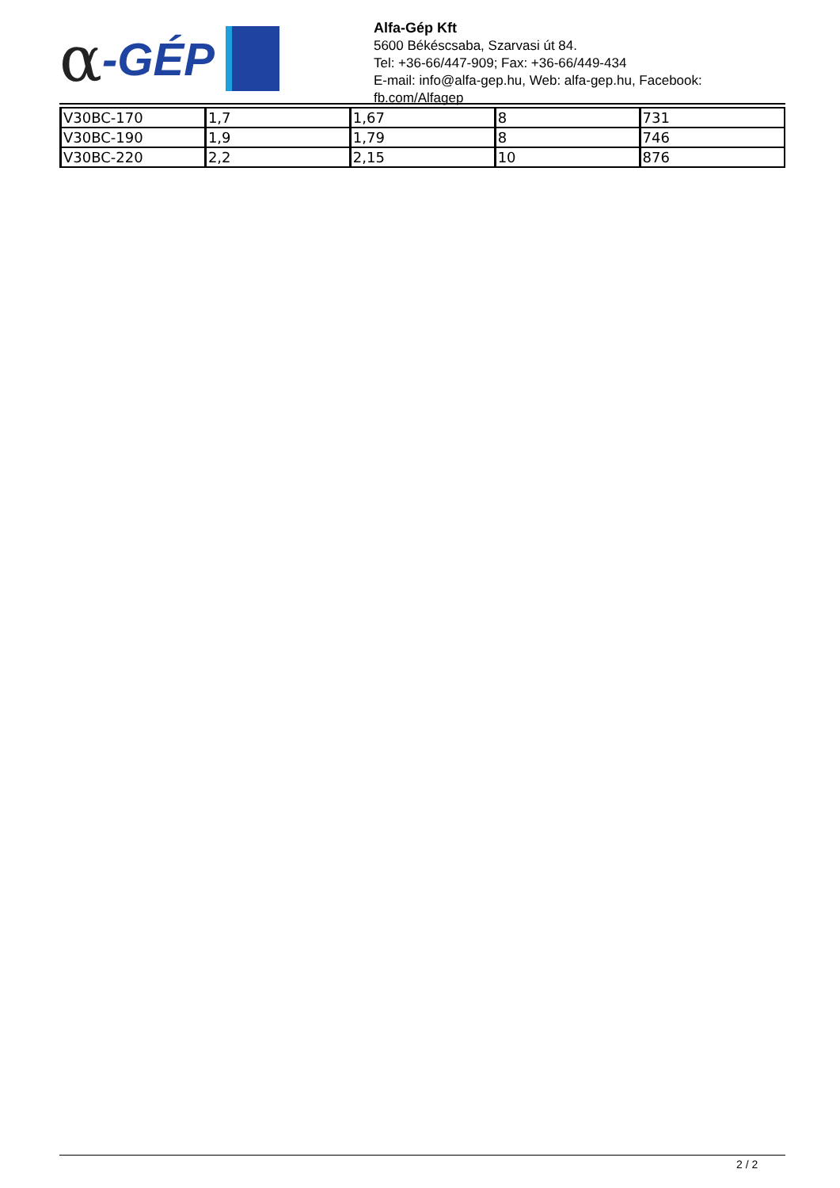α -GÉP
Alfa-Gép Kft
5600 Békéscsaba, Szarvasi út 84.
Tel: +36-66/447-909; Fax: +36-66/449-434
E-mail: info@alfa-gep.hu, Web: alfa-gep.hu, Facebook: fb.com/Alfagep
| V30BC-170 | 1,7 | 1,67 | 8 | 731 |
| V30BC-190 | 1,9 | 1,79 | 8 | 746 |
| V30BC-220 | 2,2 | 2,15 | 10 | 876 |
2 / 2